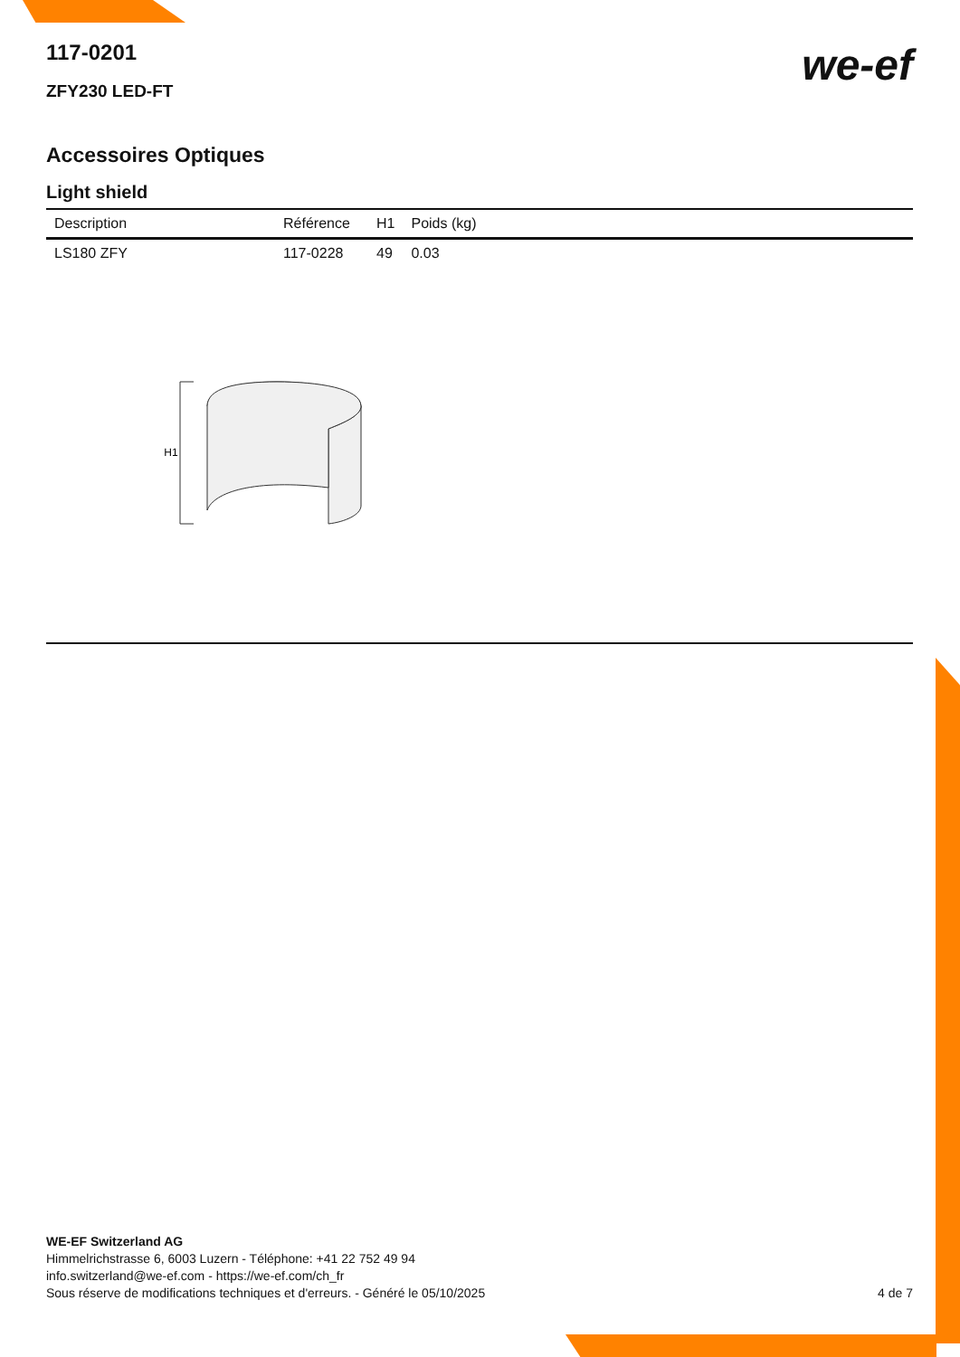we-ef
117-0201
ZFY230 LED-FT
Accessoires Optiques
Light shield
| Description | Référence | H1 | Poids (kg) |
| --- | --- | --- | --- |
| LS180 ZFY | 117-0228 | 49 | 0.03 |
H1
WE-EF Switzerland AG
Himmelrichstrasse 6, 6003 Luzern - Téléphone: +41 22 752 49 94
info.switzerland@we-ef.com - https://we-ef.com/ch_fr
Sous réserve de modifications techniques et d'erreurs. - Généré le 05/10/2025
4 de 7